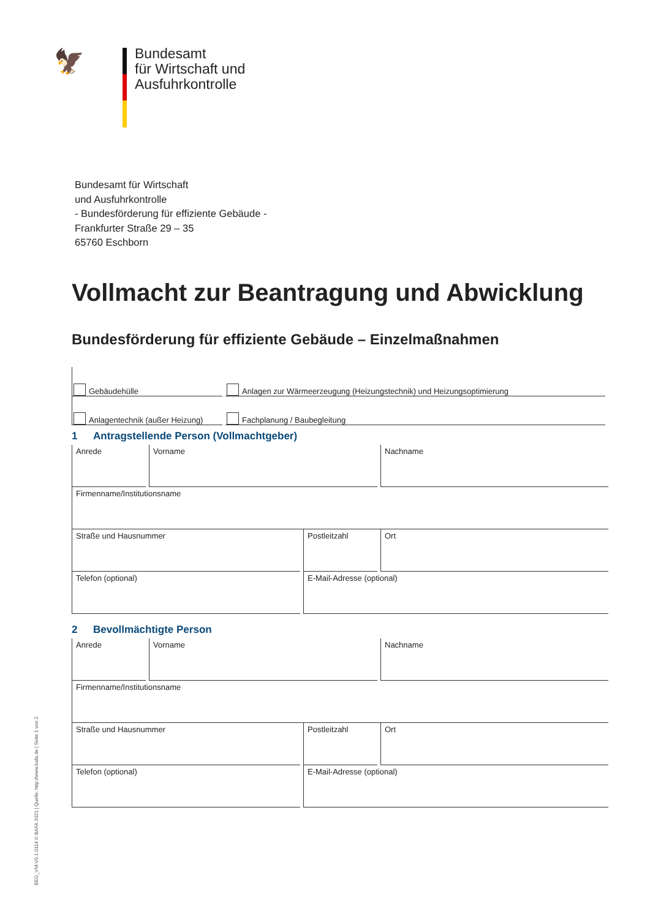🦅
Bundesamt
für Wirtschaft und
Ausfuhrkontrolle
Bundesamt für Wirtschaft
und Ausfuhrkontrolle
- Bundesförderung für effiziente Gebäude -
Frankfurter Straße 29 – 35
65760 Eschborn
Vollmacht zur Beantragung und Abwicklung
Bundesförderung für effiziente Gebäude – Einzelmaßnahmen
Gebäudehülle
Anlagen zur Wärmeerzeugung (Heizungstechnik) und Heizungsoptimierung
Anlagentechnik (außer Heizung)
Fachplanung / Baubegleitung
1 Antragstellende Person (Vollmachtgeber)
Anrede Vorname Nachname
Firmenname/Institutionsname
Straße und Hausnummer Postleitzahl Ort
Telefon (optional) E-Mail-Adresse (optional)
2 Bevollmächtigte Person
Anrede Vorname Nachname
Firmenname/Institutionsname
Straße und Hausnummer Postleitzahl Ort
Telefon (optional) E-Mail-Adresse (optional)
BEG_VM-V0.1.0114 © BAFA 2021 | Quelle: http://www.bafa.de | Seite 1 von 2